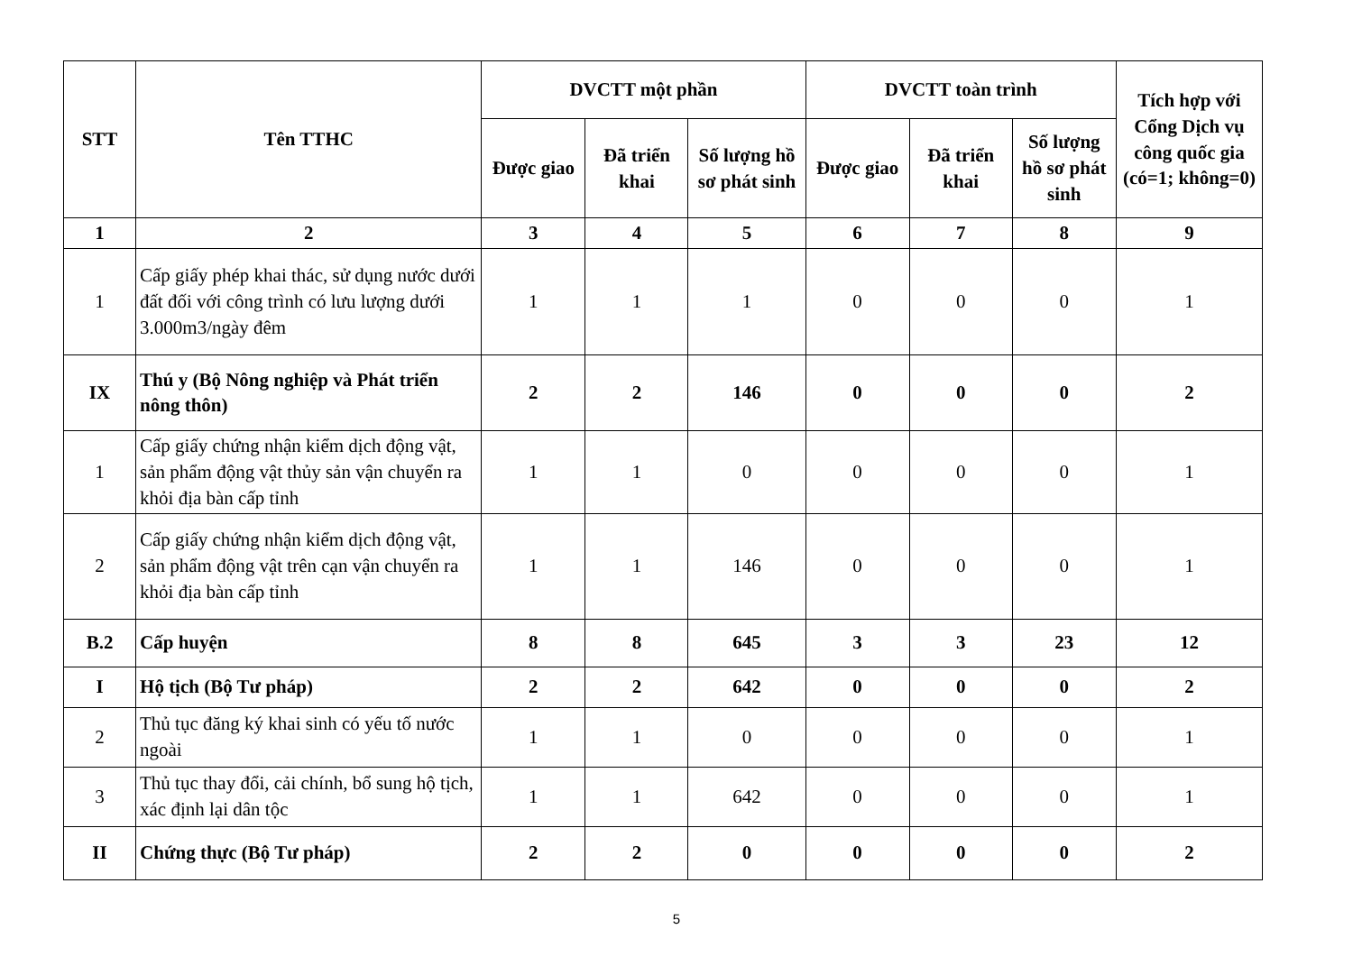| STT | Tên TTHC | DVCTT một phần | | | DVCTT toàn trình | | | Tích hợp với Cổng Dịch vụ công quốc gia (có=1; không=0) |
| --- | --- | --- | --- | --- | --- | --- | --- | --- |
| | | Được giao | Đã triển khai | Số lượng hồ sơ phát sinh | Được giao | Đã triển khai | Số lượng hồ sơ phát sinh | |
| 1 | 2 | 3 | 4 | 5 | 6 | 7 | 8 | 9 |
| 1 | Cấp giấy phép khai thác, sử dụng nước dưới đất đối với công trình có lưu lượng dưới 3.000m3/ngày đêm | 1 | 1 | 1 | 0 | 0 | 0 | 1 |
| IX | Thú y (Bộ Nông nghiệp và Phát triển nông thôn) | 2 | 2 | 146 | 0 | 0 | 0 | 2 |
| 1 | Cấp giấy chứng nhận kiểm dịch động vật, sản phẩm động vật thủy sản vận chuyển ra khỏi địa bàn cấp tỉnh | 1 | 1 | 0 | 0 | 0 | 0 | 1 |
| 2 | Cấp giấy chứng nhận kiểm dịch động vật, sản phẩm động vật trên cạn vận chuyển ra khỏi địa bàn cấp tỉnh | 1 | 1 | 146 | 0 | 0 | 0 | 1 |
| B.2 | Cấp huyện | 8 | 8 | 645 | 3 | 3 | 23 | 12 |
| I | Hộ tịch (Bộ Tư pháp) | 2 | 2 | 642 | 0 | 0 | 0 | 2 |
| 2 | Thủ tục đăng ký khai sinh có yếu tố nước ngoài | 1 | 1 | 0 | 0 | 0 | 0 | 1 |
| 3 | Thủ tục thay đổi, cải chính, bổ sung hộ tịch, xác định lại dân tộc | 1 | 1 | 642 | 0 | 0 | 0 | 1 |
| II | Chứng thực (Bộ Tư pháp) | 2 | 2 | 0 | 0 | 0 | 0 | 2 |
5